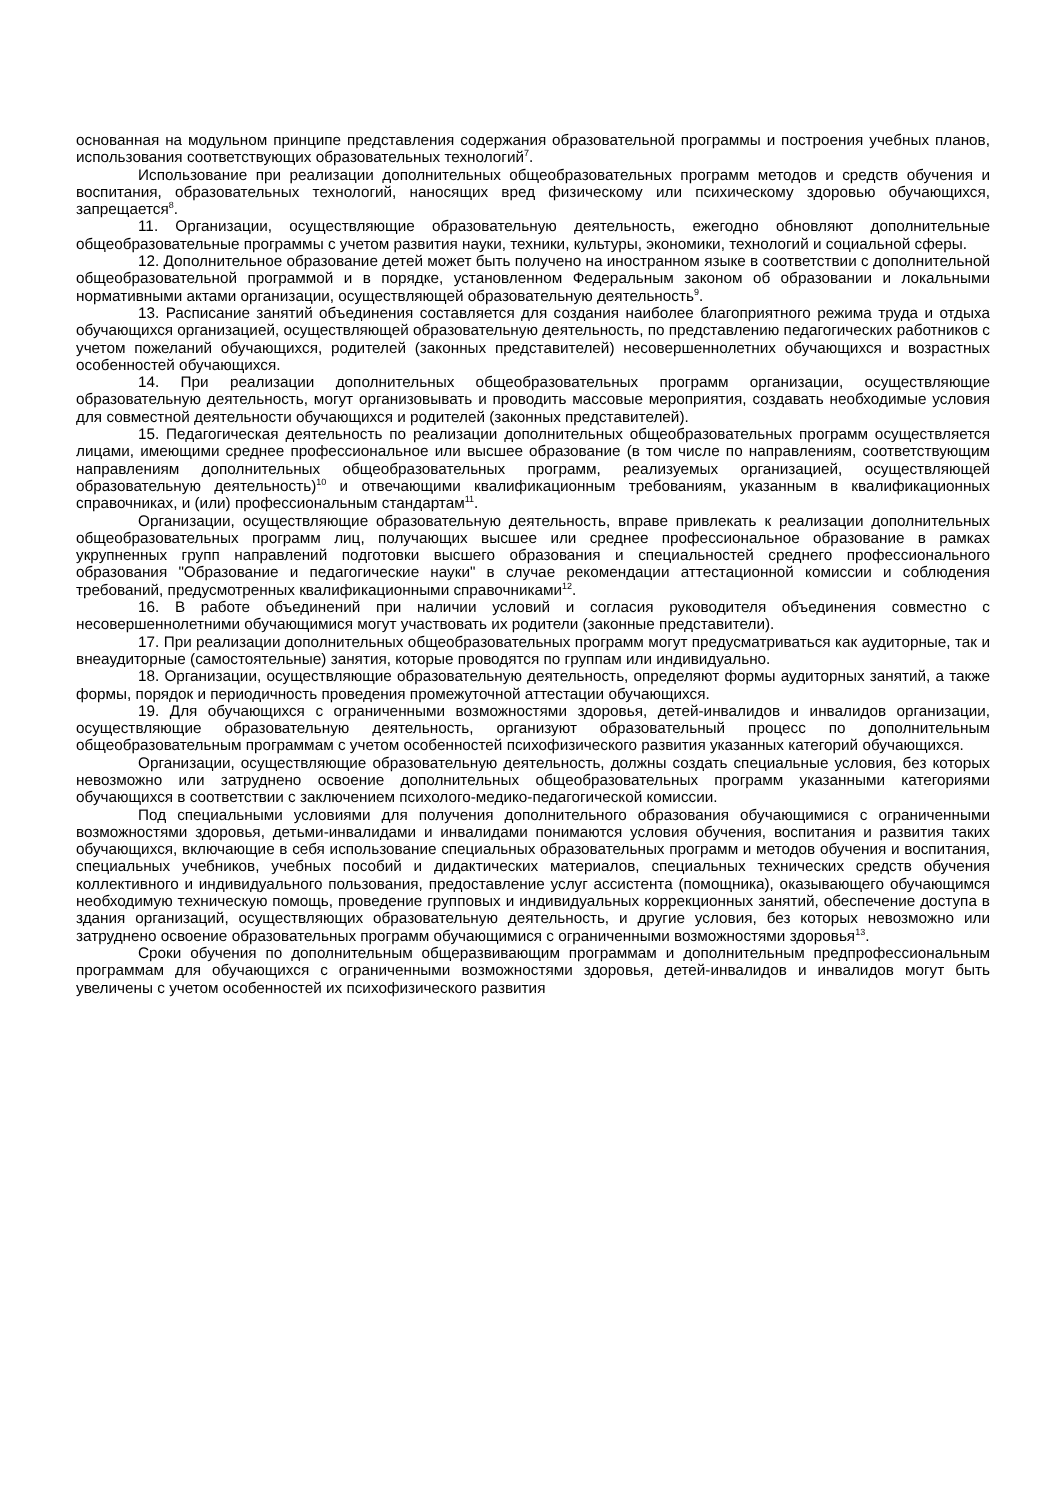основанная на модульном принципе представления содержания образовательной программы и построения учебных планов, использования соответствующих образовательных технологий<sup>7</sup>.
Использование при реализации дополнительных общеобразовательных программ методов и средств обучения и воспитания, образовательных технологий, наносящих вред физическому или психическому здоровью обучающихся, запрещается<sup>8</sup>.
11. Организации, осуществляющие образовательную деятельность, ежегодно обновляют дополнительные общеобразовательные программы с учетом развития науки, техники, культуры, экономики, технологий и социальной сферы.
12. Дополнительное образование детей может быть получено на иностранном языке в соответствии с дополнительной общеобразовательной программой и в порядке, установленном Федеральным законом об образовании и локальными нормативными актами организации, осуществляющей образовательную деятельность<sup>9</sup>.
13. Расписание занятий объединения составляется для создания наиболее благоприятного режима труда и отдыха обучающихся организацией, осуществляющей образовательную деятельность, по представлению педагогических работников с учетом пожеланий обучающихся, родителей (законных представителей) несовершеннолетних обучающихся и возрастных особенностей обучающихся.
14. При реализации дополнительных общеобразовательных программ организации, осуществляющие образовательную деятельность, могут организовывать и проводить массовые мероприятия, создавать необходимые условия для совместной деятельности обучающихся и родителей (законных представителей).
15. Педагогическая деятельность по реализации дополнительных общеобразовательных программ осуществляется лицами, имеющими среднее профессиональное или высшее образование (в том числе по направлениям, соответствующим направлениям дополнительных общеобразовательных программ, реализуемых организацией, осуществляющей образовательную деятельность)<sup>10</sup> и отвечающими квалификационным требованиям, указанным в квалификационных справочниках, и (или) профессиональным стандартам<sup>11</sup>.
Организации, осуществляющие образовательную деятельность, вправе привлекать к реализации дополнительных общеобразовательных программ лиц, получающих высшее или среднее профессиональное образование в рамках укрупненных групп направлений подготовки высшего образования и специальностей среднего профессионального образования "Образование и педагогические науки" в случае рекомендации аттестационной комиссии и соблюдения требований, предусмотренных квалификационными справочниками<sup>12</sup>.
16. В работе объединений при наличии условий и согласия руководителя объединения совместно с несовершеннолетними обучающимися могут участвовать их родители (законные представители).
17. При реализации дополнительных общеобразовательных программ могут предусматриваться как аудиторные, так и внеаудиторные (самостоятельные) занятия, которые проводятся по группам или индивидуально.
18. Организации, осуществляющие образовательную деятельность, определяют формы аудиторных занятий, а также формы, порядок и периодичность проведения промежуточной аттестации обучающихся.
19. Для обучающихся с ограниченными возможностями здоровья, детей-инвалидов и инвалидов организации, осуществляющие образовательную деятельность, организуют образовательный процесс по дополнительным общеобразовательным программам с учетом особенностей психофизического развития указанных категорий обучающихся.
Организации, осуществляющие образовательную деятельность, должны создать специальные условия, без которых невозможно или затруднено освоение дополнительных общеобразовательных программ указанными категориями обучающихся в соответствии с заключением психолого-медико-педагогической комиссии.
Под специальными условиями для получения дополнительного образования обучающимися с ограниченными возможностями здоровья, детьми-инвалидами и инвалидами понимаются условия обучения, воспитания и развития таких обучающихся, включающие в себя использование специальных образовательных программ и методов обучения и воспитания, специальных учебников, учебных пособий и дидактических материалов, специальных технических средств обучения коллективного и индивидуального пользования, предоставление услуг ассистента (помощника), оказывающего обучающимся необходимую техническую помощь, проведение групповых и индивидуальных коррекционных занятий, обеспечение доступа в здания организаций, осуществляющих образовательную деятельность, и другие условия, без которых невозможно или затруднено освоение образовательных программ обучающимися с ограниченными возможностями здоровья<sup>13</sup>.
Сроки обучения по дополнительным общеразвивающим программам и дополнительным предпрофессиональным программам для обучающихся с ограниченными возможностями здоровья, детей-инвалидов и инвалидов могут быть увеличены с учетом особенностей их психофизического развития